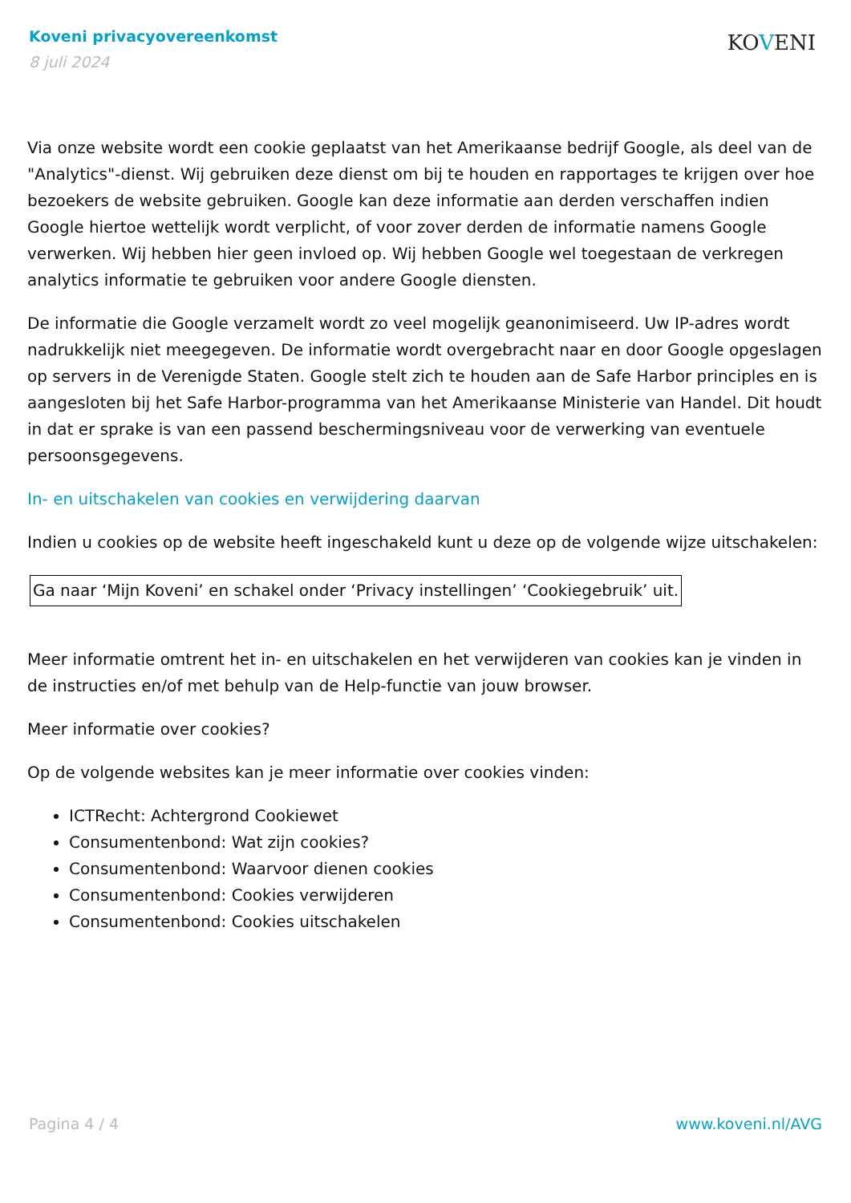Koveni privacyovereenkomst
8 juli 2024
KOVENI
Via onze website wordt een cookie geplaatst van het Amerikaanse bedrijf Google, als deel van de "Analytics"-dienst. Wij gebruiken deze dienst om bij te houden en rapportages te krijgen over hoe bezoekers de website gebruiken. Google kan deze informatie aan derden verschaffen indien Google hiertoe wettelijk wordt verplicht, of voor zover derden de informatie namens Google verwerken. Wij hebben hier geen invloed op. Wij hebben Google wel toegestaan de verkregen analytics informatie te gebruiken voor andere Google diensten.
De informatie die Google verzamelt wordt zo veel mogelijk geanonimiseerd. Uw IP-adres wordt nadrukkelijk niet meegegeven. De informatie wordt overgebracht naar en door Google opgeslagen op servers in de Verenigde Staten. Google stelt zich te houden aan de Safe Harbor principles en is aangesloten bij het Safe Harbor-programma van het Amerikaanse Ministerie van Handel. Dit houdt in dat er sprake is van een passend beschermingsniveau voor de verwerking van eventuele persoonsgegevens.
In- en uitschakelen van cookies en verwijdering daarvan
Indien u cookies op de website heeft ingeschakeld kunt u deze op de volgende wijze uitschakelen:
Ga naar ‘Mijn Koveni’ en schakel onder ‘Privacy instellingen’ ‘Cookiegebruik’ uit.
Meer informatie omtrent het in- en uitschakelen en het verwijderen van cookies kan je vinden in de instructies en/of met behulp van de Help-functie van jouw browser.
Meer informatie over cookies?
Op de volgende websites kan je meer informatie over cookies vinden:
ICTRecht: Achtergrond Cookiewet
Consumentenbond: Wat zijn cookies?
Consumentenbond: Waarvoor dienen cookies
Consumentenbond: Cookies verwijderen
Consumentenbond: Cookies uitschakelen
Pagina 4 / 4 www.koveni.nl/AVG